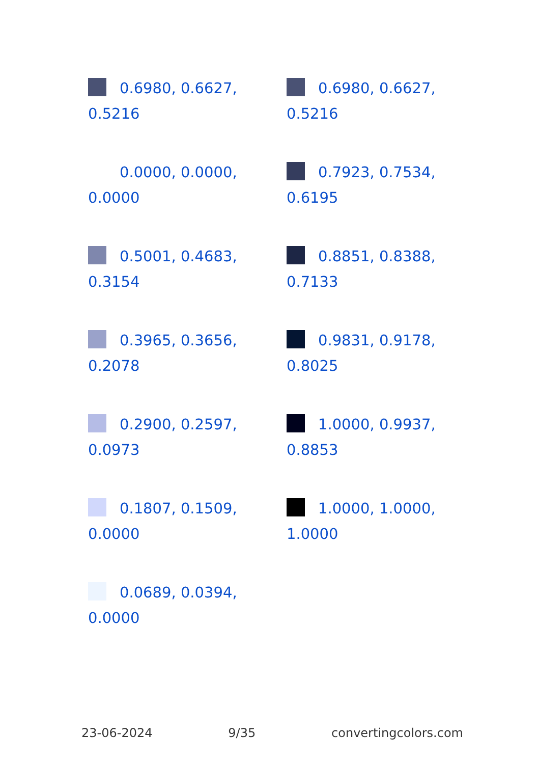0.6980, 0.6627, 0.5216
0.6980, 0.6627, 0.5216
0.0000, 0.0000, 0.0000
0.7923, 0.7534, 0.6195
0.5001, 0.4683, 0.3154
0.8851, 0.8388, 0.7133
0.3965, 0.3656, 0.2078
0.9831, 0.9178, 0.8025
0.2900, 0.2597, 0.0973
1.0000, 0.9937, 0.8853
0.1807, 0.1509, 0.0000
1.0000, 1.0000, 1.0000
0.0689, 0.0394, 0.0000
23-06-2024 9/35 convertingcolors.com